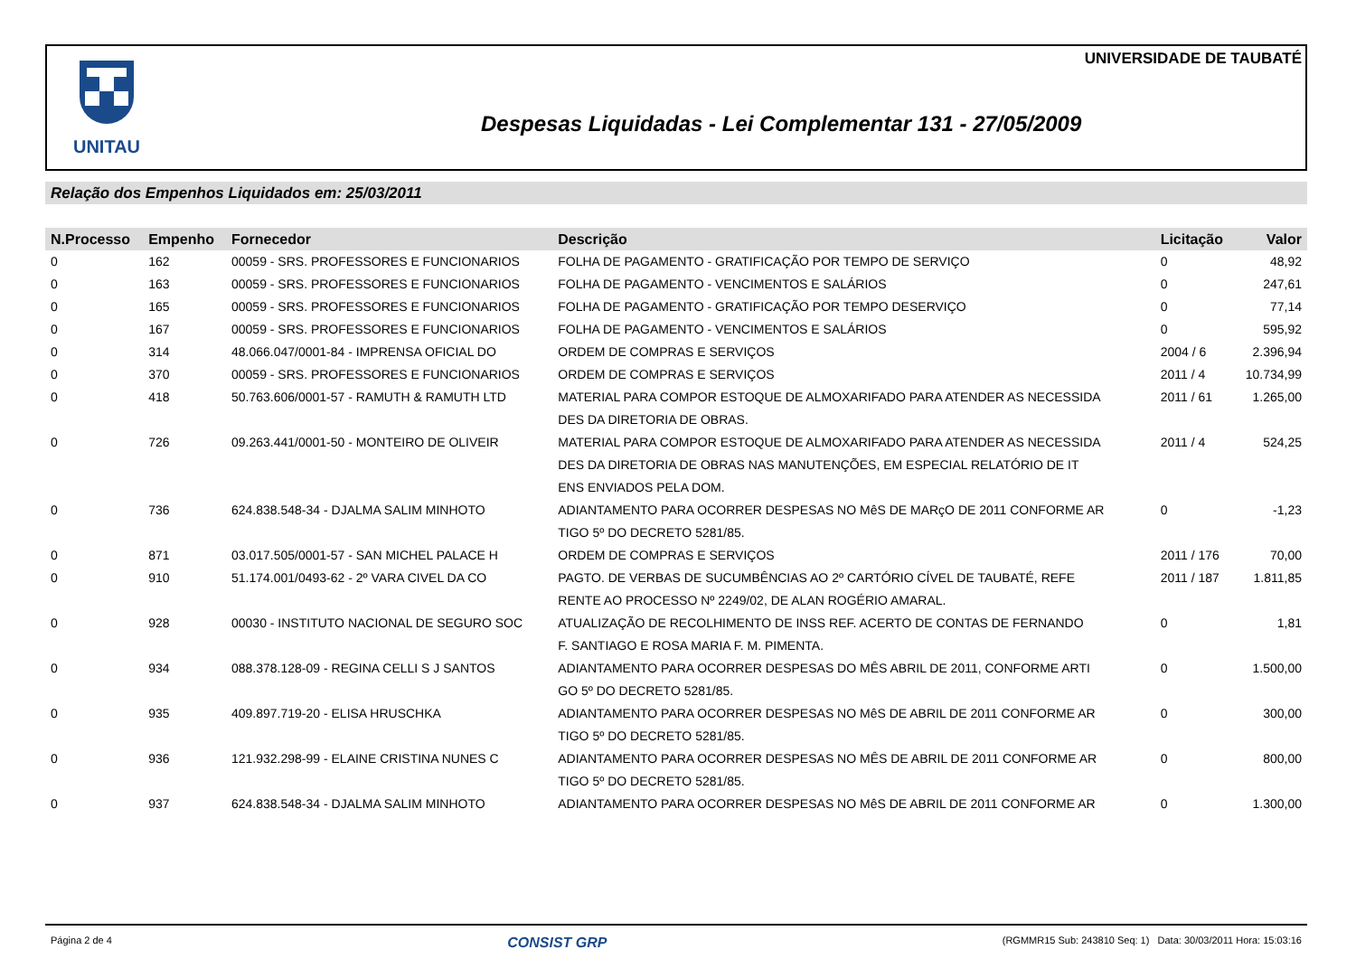UNITAU UNIVERSIDADE DE TAUBATÉ
Despesas Liquidadas - Lei Complementar 131 - 27/05/2009
Relação dos Empenhos Liquidados em: 25/03/2011
| N.Processo | Empenho | Fornecedor | Descrição | Licitação | Valor |
| --- | --- | --- | --- | --- | --- |
| 0 | 162 | 00059 - SRS. PROFESSORES E FUNCIONARIOS | FOLHA DE PAGAMENTO - GRATIFICAÇÃO POR TEMPO DE SERVIÇO | 0 | 48,92 |
| 0 | 163 | 00059 - SRS. PROFESSORES E FUNCIONARIOS | FOLHA DE PAGAMENTO - VENCIMENTOS E SALÁRIOS | 0 | 247,61 |
| 0 | 165 | 00059 - SRS. PROFESSORES E FUNCIONARIOS | FOLHA DE PAGAMENTO - GRATIFICAÇÃO POR TEMPO DESERVIÇO | 0 | 77,14 |
| 0 | 167 | 00059 - SRS. PROFESSORES E FUNCIONARIOS | FOLHA DE PAGAMENTO - VENCIMENTOS E SALÁRIOS | 0 | 595,92 |
| 0 | 314 | 48.066.047/0001-84 - IMPRENSA OFICIAL DO | ORDEM DE COMPRAS E SERVIÇOS | 2004 / 6 | 2.396,94 |
| 0 | 370 | 00059 - SRS. PROFESSORES E FUNCIONARIOS | ORDEM DE COMPRAS E SERVIÇOS | 2011 / 4 | 10.734,99 |
| 0 | 418 | 50.763.606/0001-57 - RAMUTH & RAMUTH LTD | MATERIAL PARA COMPOR ESTOQUE DE ALMOXARIFADO PARA ATENDER AS NECESSIDA DES DA DIRETORIA DE OBRAS. | 2011 / 61 | 1.265,00 |
| 0 | 726 | 09.263.441/0001-50 - MONTEIRO DE OLIVEIR | MATERIAL PARA COMPOR ESTOQUE DE ALMOXARIFADO PARA ATENDER AS NECESSIDA DES DA DIRETORIA DE OBRAS NAS MANUTENÇÕES, EM ESPECIAL RELATÓRIO DE IT ENS ENVIADOS PELA DOM. | 2011 / 4 | 524,25 |
| 0 | 736 | 624.838.548-34 - DJALMA SALIM MINHOTO | ADIANTAMENTO PARA OCORRER DESPESAS NO MêS DE MARçO DE 2011 CONFORME AR TIGO 5º DO DECRETO 5281/85. | 0 | -1,23 |
| 0 | 871 | 03.017.505/0001-57 - SAN MICHEL PALACE H | ORDEM DE COMPRAS E SERVIÇOS | 2011 / 176 | 70,00 |
| 0 | 910 | 51.174.001/0493-62 - 2º VARA CIVEL DA CO | PAGTO. DE VERBAS DE SUCUMBÊNCIAS AO 2º CARTÓRIO CÍVEL DE TAUBATÉ, REFE RENTE AO PROCESSO Nº 2249/02, DE ALAN ROGÉRIO AMARAL. | 2011 / 187 | 1.811,85 |
| 0 | 928 | 00030 - INSTITUTO NACIONAL DE SEGURO SOC | ATUALIZAÇÃO DE RECOLHIMENTO DE INSS REF. ACERTO DE CONTAS DE FERNANDO F. SANTIAGO E ROSA MARIA F. M. PIMENTA. | 0 | 1,81 |
| 0 | 934 | 088.378.128-09 - REGINA CELLI S J SANTOS | ADIANTAMENTO PARA OCORRER DESPESAS DO MÊS ABRIL DE 2011, CONFORME ARTI GO 5º DO DECRETO 5281/85. | 0 | 1.500,00 |
| 0 | 935 | 409.897.719-20 - ELISA HRUSCHKA | ADIANTAMENTO PARA OCORRER DESPESAS NO MêS DE ABRIL DE 2011 CONFORME AR TIGO 5º DO DECRETO 5281/85. | 0 | 300,00 |
| 0 | 936 | 121.932.298-99 - ELAINE CRISTINA NUNES C | ADIANTAMENTO PARA OCORRER DESPESAS NO MÊS DE ABRIL DE 2011 CONFORME AR TIGO 5º DO DECRETO 5281/85. | 0 | 800,00 |
| 0 | 937 | 624.838.548-34 - DJALMA SALIM MINHOTO | ADIANTAMENTO PARA OCORRER DESPESAS NO MêS DE ABRIL DE 2011 CONFORME AR | 0 | 1.300,00 |
Página 2 de 4 CONSIST GRP (RGMMR15 Sub: 243810 Seq: 1) Data: 30/03/2011 Hora: 15:03:16